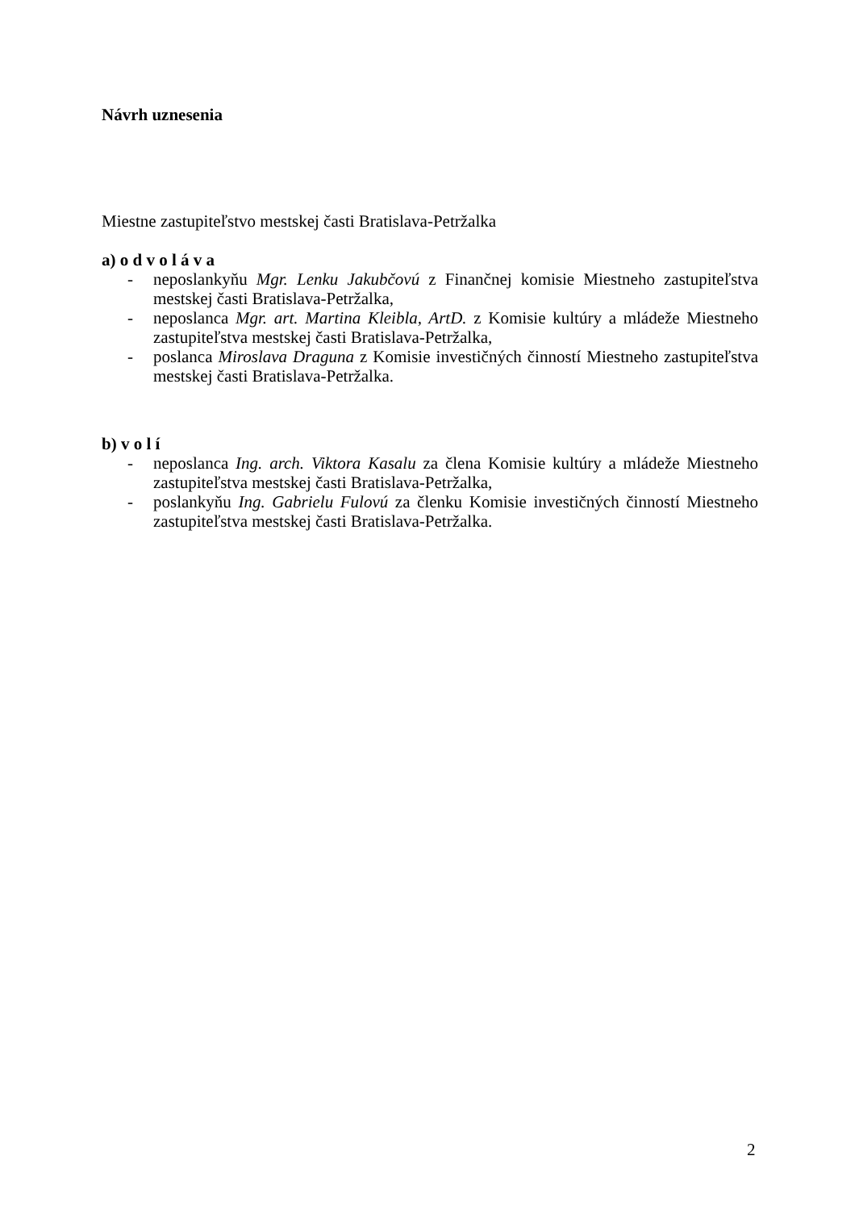Návrh uznesenia
Miestne zastupiteľstvo mestskej časti Bratislava-Petržalka
a) o d v o l á v a
- neposlankyňu Mgr. Lenku Jakubčovú z Finančnej komisie Miestneho zastupiteľstva mestskej časti Bratislava-Petržalka,
- neposlanca Mgr. art. Martina Kleibla, ArtD. z Komisie kultúry a mládeže Miestneho zastupiteľstva mestskej časti Bratislava-Petržalka,
- poslanca Miroslava Draguna z Komisie investičných činností Miestneho zastupiteľstva mestskej časti Bratislava-Petržalka.
b) v o l í
- neposlanca Ing. arch. Viktora Kasalu za člena Komisie kultúry a mládeže Miestneho zastupiteľstva mestskej časti Bratislava-Petržalka,
- poslankyňu Ing. Gabrielu Fulovú za členku Komisie investičných činností Miestneho zastupiteľstva mestskej časti Bratislava-Petržalka.
2